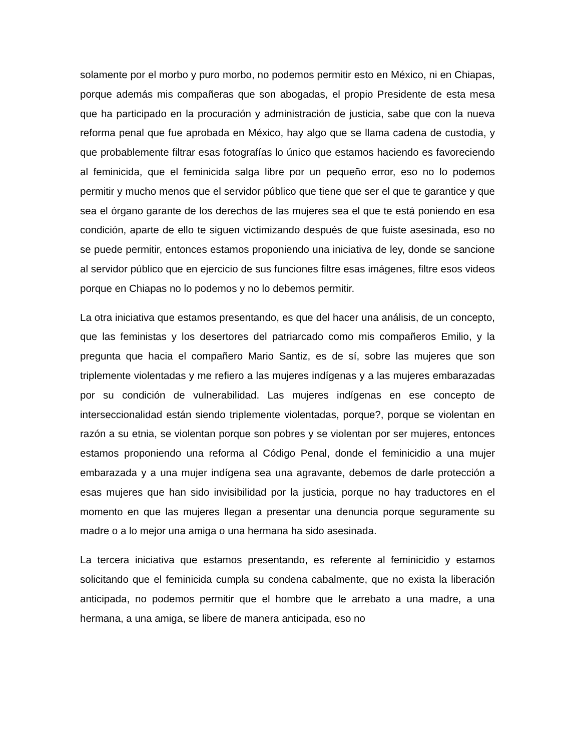solamente por el morbo y puro morbo, no podemos permitir esto en México, ni en Chiapas, porque además mis compañeras que son abogadas, el propio Presidente de esta mesa que ha participado en la procuración y administración de justicia, sabe que con la nueva reforma penal que fue aprobada en México, hay algo que se llama cadena de custodia, y que probablemente filtrar esas fotografías lo único que estamos haciendo es favoreciendo al feminicida, que el feminicida salga libre por un pequeño error, eso no lo podemos permitir y mucho menos que el servidor público que tiene que ser el que te garantice y que sea el órgano garante de los derechos de las mujeres sea el que te está poniendo en esa condición, aparte de ello te siguen victimizando después de que fuiste asesinada, eso no se puede permitir, entonces estamos proponiendo una iniciativa de ley, donde se sancione al servidor público que en ejercicio de sus funciones filtre esas imágenes, filtre esos videos porque en Chiapas no lo podemos y no lo debemos permitir.
La otra iniciativa que estamos presentando, es que del hacer una análisis, de un concepto, que las feministas y los desertores del patriarcado como mis compañeros Emilio, y la pregunta que hacia el compañero Mario Santiz, es de sí, sobre las mujeres que son triplemente violentadas y me refiero a las mujeres indígenas y a las mujeres embarazadas por su condición de vulnerabilidad. Las mujeres indígenas en ese concepto de interseccionalidad están siendo triplemente violentadas, porque?, porque se violentan en razón a su etnia, se violentan porque son pobres y se violentan por ser mujeres, entonces estamos proponiendo una reforma al Código Penal, donde el feminicidio a una mujer embarazada y a una mujer indígena sea una agravante, debemos de darle protección a esas mujeres que han sido invisibilidad por la justicia, porque no hay traductores en el momento en que las mujeres llegan a presentar una denuncia porque seguramente su madre o a lo mejor una amiga o una hermana ha sido asesinada.
La tercera iniciativa que estamos presentando, es referente al feminicidio y estamos solicitando que el feminicida cumpla su condena cabalmente, que no exista la liberación anticipada, no podemos permitir que el hombre que le arrebato a una madre, a una hermana, a una amiga, se libere de manera anticipada, eso no